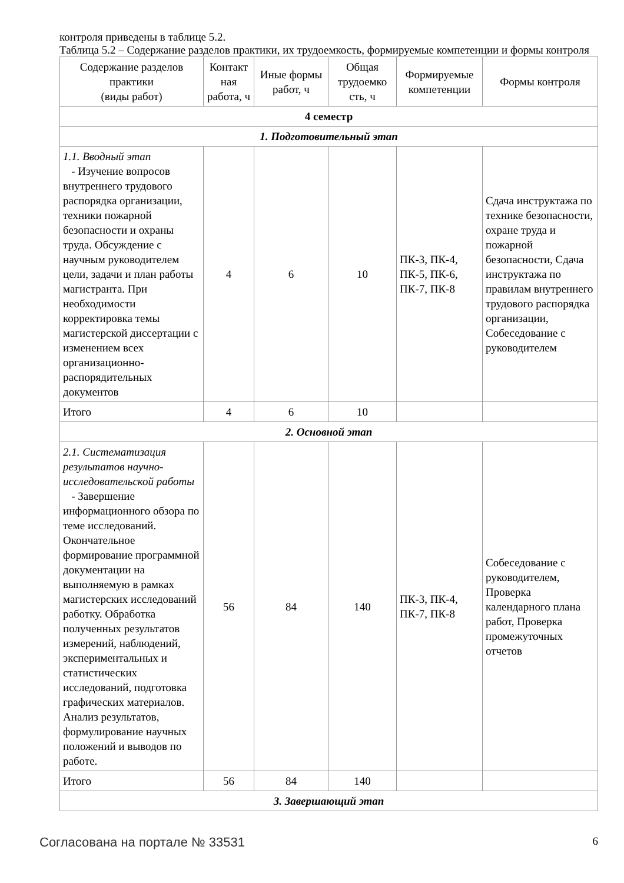контроля приведены в таблице 5.2.
Таблица 5.2 – Содержание разделов практики, их трудоемкость, формируемые компетенции и формы контроля
| Содержание разделов практики (виды работ) | Контакт ная работа, ч | Иные формы работ, ч | Общая трудоемко сть, ч | Формируемые компетенции | Формы контроля |
| --- | --- | --- | --- | --- | --- |
| 4 семестр | | | | | |
| 1. Подготовительный этап | | | | | |
| 1.1. Вводный этап - Изучение вопросов внутреннего трудового распорядка организации, техники пожарной безопасности и охраны труда. Обсуждение с научным руководителем цели, задачи и план работы магистранта. При необходимости корректировка темы магистерской диссертации с изменением всех организационно-распорядительных документов | 4 | 6 | 10 | ПК-3, ПК-4, ПК-5, ПК-6, ПК-7, ПК-8 | Сдача инструктажа по технике безопасности, охране труда и пожарной безопасности, Сдача инструктажа по правилам внутреннего трудового распорядка организации, Собеседование с руководителем |
| Итого | 4 | 6 | 10 | | |
| 2. Основной этап | | | | | |
| 2.1. Систематизация результатов научно-исследовательской работы - Завершение информационного обзора по теме исследований. Окончательное формирование программной документации на выполняемую в рамках магистерских исследований работку. Обработка полученных результатов измерений, наблюдений, экспериментальных и статистических исследований, подготовка графических материалов. Анализ результатов, формулирование научных положений и выводов по работе. | 56 | 84 | 140 | ПК-3, ПК-4, ПК-7, ПК-8 | Собеседование с руководителем, Проверка календарного плана работ, Проверка промежуточных отчетов |
| Итого | 56 | 84 | 140 | | |
| 3. Завершающий этап | | | | | |
Согласована на портале № 33531 6